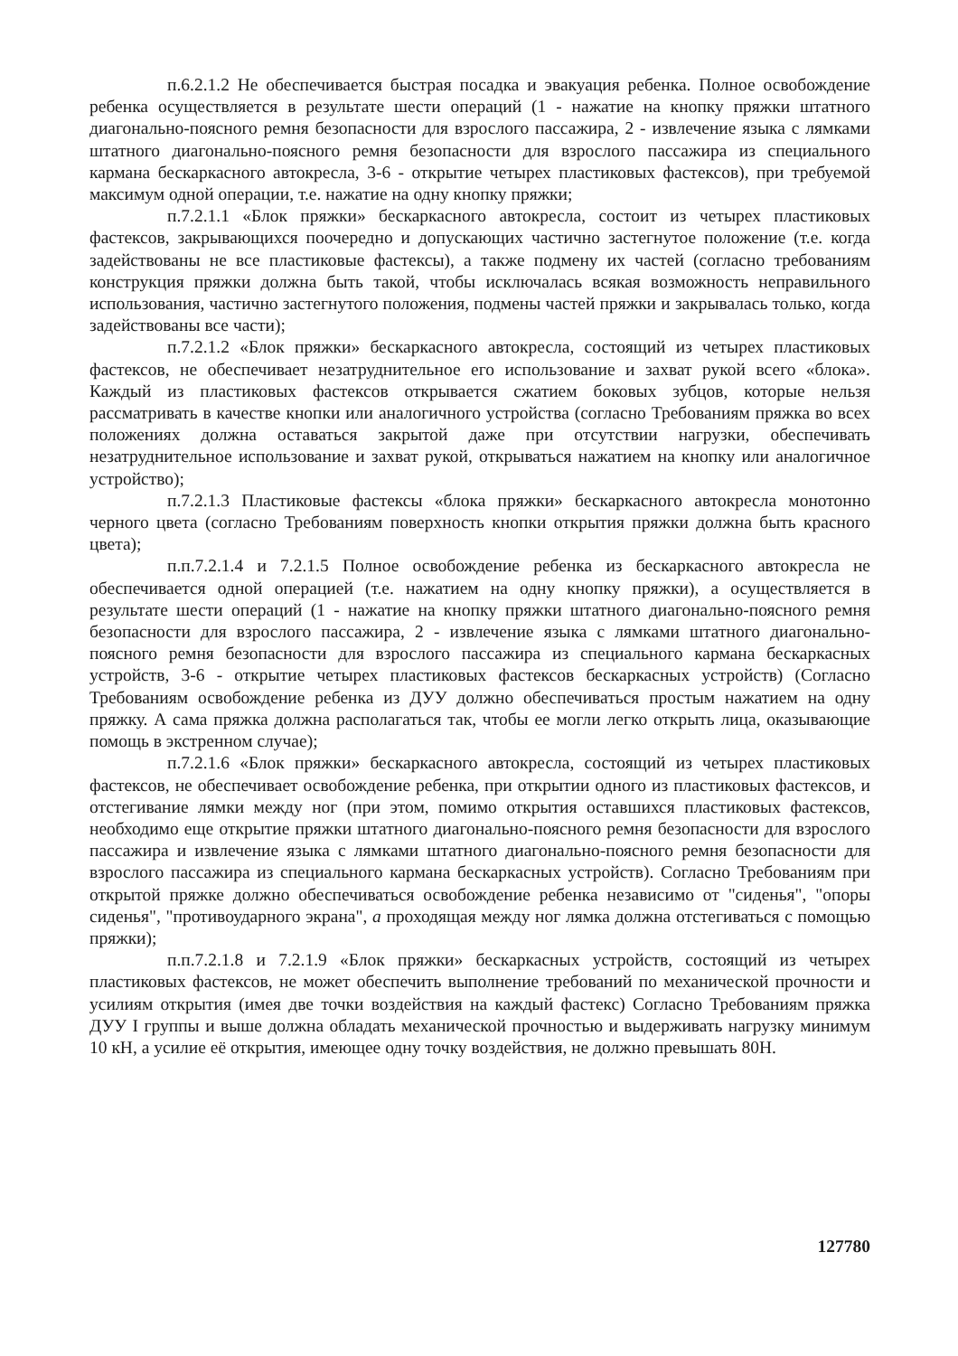п.6.2.1.2 Не обеспечивается быстрая посадка и эвакуация ребенка. Полное освобождение ребенка осуществляется в результате шести операций (1 - нажатие на кнопку пряжки штатного диагонально-поясного ремня безопасности для взрослого пассажира, 2 - извлечение языка с лямками штатного диагонально-поясного ремня безопасности для взрослого пассажира из специального кармана бескаркасного автокресла, 3-6 - открытие четырех пластиковых фастексов), при требуемой максимум одной операции, т.е. нажатие на одну кнопку пряжки;
п.7.2.1.1 «Блок пряжки» бескаркасного автокресла, состоит из четырех пластиковых фастексов, закрывающихся поочередно и допускающих частично застегнутое положение (т.е. когда задействованы не все пластиковые фастексы), а также подмену их частей (согласно требованиям конструкция пряжки должна быть такой, чтобы исключалась всякая возможность неправильного использования, частично застегнутого положения, подмены частей пряжки и закрывалась только, когда задействованы все части);
п.7.2.1.2 «Блок пряжки» бескаркасного автокресла, состоящий из четырех пластиковых фастексов, не обеспечивает незатруднительное его использование и захват рукой всего «блока». Каждый из пластиковых фастексов открывается сжатием боковых зубцов, которые нельзя рассматривать в качестве кнопки или аналогичного устройства (согласно Требованиям пряжка во всех положениях должна оставаться закрытой даже при отсутствии нагрузки, обеспечивать незатруднительное использование и захват рукой, открываться нажатием на кнопку или аналогичное устройство);
п.7.2.1.3 Пластиковые фастексы «блока пряжки» бескаркасного автокресла монотонно черного цвета (согласно Требованиям поверхность кнопки открытия пряжки должна быть красного цвета);
п.п.7.2.1.4 и 7.2.1.5 Полное освобождение ребенка из бескаркасного автокресла не обеспечивается одной операцией (т.е. нажатием на одну кнопку пряжки), а осуществляется в результате шести операций (1 - нажатие на кнопку пряжки штатного диагонально-поясного ремня безопасности для взрослого пассажира, 2 - извлечение языка с лямками штатного диагонально-поясного ремня безопасности для взрослого пассажира из специального кармана бескаркасных устройств, 3-6 - открытие четырех пластиковых фастексов бескаркасных устройств) (Согласно Требованиям освобождение ребенка из ДУУ должно обеспечиваться простым нажатием на одну пряжку. А сама пряжка должна располагаться так, чтобы ее могли легко открыть лица, оказывающие помощь в экстренном случае);
п.7.2.1.6 «Блок пряжки» бескаркасного автокресла, состоящий из четырех пластиковых фастексов, не обеспечивает освобождение ребенка, при открытии одного из пластиковых фастексов, и отстегивание лямки между ног (при этом, помимо открытия оставшихся пластиковых фастексов, необходимо еще открытие пряжки штатного диагонально-поясного ремня безопасности для взрослого пассажира и извлечение языка с лямками штатного диагонально-поясного ремня безопасности для взрослого пассажира из специального кармана бескаркасных устройств). Согласно Требованиям при открытой пряжке должно обеспечиваться освобождение ребенка независимо от "сиденья", "опоры сиденья", "противоударного экрана", а проходящая между ног лямка должна отстегиваться с помощью пряжки);
п.п.7.2.1.8 и 7.2.1.9 «Блок пряжки» бескаркасных устройств, состоящий из четырех пластиковых фастексов, не может обеспечить выполнение требований по механической прочности и усилиям открытия (имея две точки воздействия на каждый фастекс) Согласно Требованиям пряжка ДУУ I группы и выше должна обладать механической прочностью и выдерживать нагрузку минимум 10 кН, а усилие её открытия, имеющее одну точку воздействия, не должно превышать 80Н.
127780